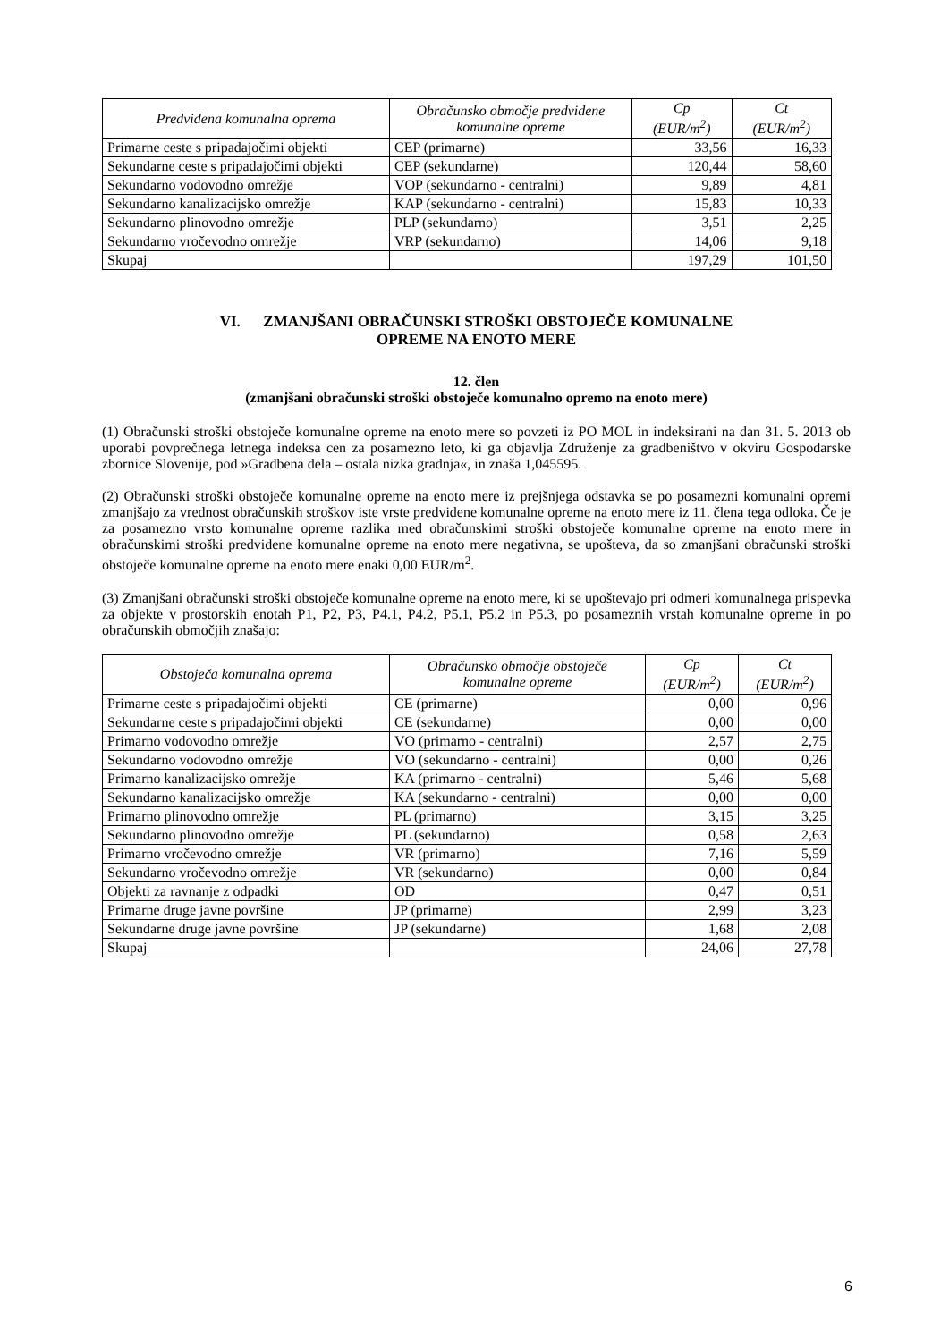| Predvidena komunalna oprema | Obračunsko območje predvidene komunalne opreme | Cp (EUR/m<sup>2</sup>) | Ct (EUR/m<sup>2</sup>) |
| --- | --- | --- | --- |
| Primarne ceste s pripadajočimi objekti | CEP (primarne) | 33,56 | 16,33 |
| Sekundarne ceste s pripadajočimi objekti | CEP (sekundarne) | 120,44 | 58,60 |
| Sekundarno vodovodno omrežje | VOP (sekundarno - centralni) | 9,89 | 4,81 |
| Sekundarno kanalizacijsko omrežje | KAP (sekundarno - centralni) | 15,83 | 10,33 |
| Sekundarno plinovodno omrežje | PLP (sekundarno) | 3,51 | 2,25 |
| Sekundarno vročevodno omrežje | VRP (sekundarno) | 14,06 | 9,18 |
| Skupaj | | 197,29 | 101,50 |
VI. ZMANJŠANI OBRAČUNSKI STROŠKI OBSTOJEČE KOMUNALNE
OPREME NA ENOTO MERE
12. člen
(zmanjšani obračunski stroški obstoječe komunalno opremo na enoto mere)
(1) Obračunski stroški obstoječe komunalne opreme na enoto mere so povzeti iz PO MOL in indeksirani na dan 31. 5. 2013 ob uporabi povprečnega letnega indeksa cen za posamezno leto, ki ga objavlja Združenje za gradbeništvo v okviru Gospodarske zbornice Slovenije, pod »Gradbena dela – ostala nizka gradnja«, in znaša 1,045595.
(2) Obračunski stroški obstoječe komunalne opreme na enoto mere iz prejšnjega odstavka se po posamezni komunalni opremi zmanjšajo za vrednost obračunskih stroškov iste vrste predvidene komunalne opreme na enoto mere iz 11. člena tega odloka. Če je za posamezno vrsto komunalne opreme razlika med obračunskimi stroški obstoječe komunalne opreme na enoto mere in obračunskimi stroški predvidene komunalne opreme na enoto mere negativna, se upošteva, da so zmanjšani obračunski stroški obstoječe komunalne opreme na enoto mere enaki 0,00 EUR/m<sup>2</sup>.
(3) Zmanjšani obračunski stroški obstoječe komunalne opreme na enoto mere, ki se upoštevajo pri odmeri komunalnega prispevka za objekte v prostorskih enotah P1, P2, P3, P4.1, P4.2, P5.1, P5.2 in P5.3, po posameznih vrstah komunalne opreme in po obračunskih območjih znašajo:
| Obstoječa komunalna oprema | Obračunsko območje obstoječe komunalne opreme | Cp (EUR/m<sup>2</sup>) | Ct (EUR/m<sup>2</sup>) |
| --- | --- | --- | --- |
| Primarne ceste s pripadajočimi objekti | CE (primarne) | 0,00 | 0,96 |
| Sekundarne ceste s pripadajočimi objekti | CE (sekundarne) | 0,00 | 0,00 |
| Primarno vodovodno omrežje | VO (primarno - centralni) | 2,57 | 2,75 |
| Sekundarno vodovodno omrežje | VO (sekundarno - centralni) | 0,00 | 0,26 |
| Primarno kanalizacijsko omrežje | KA (primarno - centralni) | 5,46 | 5,68 |
| Sekundarno kanalizacijsko omrežje | KA (sekundarno - centralni) | 0,00 | 0,00 |
| Primarno plinovodno omrežje | PL (primarno) | 3,15 | 3,25 |
| Sekundarno plinovodno omrežje | PL (sekundarno) | 0,58 | 2,63 |
| Primarno vročevodno omrežje | VR (primarno) | 7,16 | 5,59 |
| Sekundarno vročevodno omrežje | VR (sekundarno) | 0,00 | 0,84 |
| Objekti za ravnanje z odpadki | OD | 0,47 | 0,51 |
| Primarne druge javne površine | JP (primarne) | 2,99 | 3,23 |
| Sekundarne druge javne površine | JP (sekundarne) | 1,68 | 2,08 |
| Skupaj | | 24,06 | 27,78 |
6